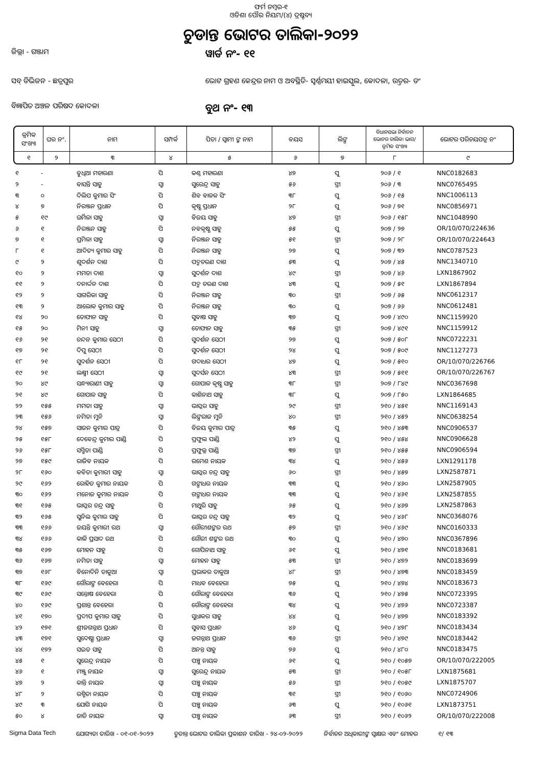ଫର୍ମ ନମ୍ବର-୧
ଓଡିଶା ପୌର ନିୟମ/(୪) ଦ୍ରଷ୍ଟବ୍ୟ
ଚୁଡାନ୍ତ ଭୋଟର ତାଲିକା-୨୦୨୨
ଜିଲ୍ଲା - ଗଞ୍ଜାମ
ୱାର୍ଡ ନଂ- ୧୧
ସବ୍ ଡିଭିଜନ - ଛତ୍ରପୁର
ଭୋଟ ଗ୍ରହଣ କେନ୍ଦ୍ରର ନାମ ଓ ଅବସ୍ଥିତି- ସ୍ୱର୍ଣ୍ଣମୟୀ ହାଇସ୍କୁଲ, କୋଦଳା, ଉତ୍ତର- ଡଂ
ବିଜ୍ଞାପିତ ଅଞ୍ଚଳ ପରିଷଦ କୋଦଳା
ବୁଥ ନଂ- ୧୩
| କ୍ରମିକ ସଂଖ୍ୟା | ଘର ନଂ. | ନାମ | ସମ୍ପର୍କ | ପିତା / ସ୍ୱାମୀ ଙ୍କ ନାମ | ବୟସ | ଲିଙ୍ଗ | ବିଧାନସଭା ନିର୍ବାଚନ ଭୋଟର ତାଲିକା ଭାଗ/କ୍ରମିକ ସଂଖ୍ୟା | ଭୋଟର ପରିଚୟପତ୍ର ନଂ |
| --- | --- | --- | --- | --- | --- | --- | --- | --- |
| ୧ | ୨ | ୩ | ୪ | ୫ | ୬ | ୭ | ୮ | ୯ |
| ୧ | - | ବୁଧିଆ ମହାରଣା | ପି | କଣ୍ଠ ମହାରଣା | ୪୭ | ପୁ | ୨୦୬ / ୧ | NNC0182683 |
| ୨ | - | ବାସନ୍ତି ସାହୁ | ସ୍ୱା | ସୁରେନ୍ଦ୍ର ସାହୁ | ୫୬ | ସ୍ତ୍ରୀ | ୨୦୬ / ୩ | NNC0765495 |
| ୩ | ୦ | ଦିଲିପ କୁମାର ସିଂ | ପି | ଶିବ ବାଳକ ସିଂ | ୩୮ | ପୁ | ୨୦୬ / ୧୫ | NNC1006113 |
| ୪ | ୭ | ନିରଞ୍ଜନ ପ୍ରଧାନ | ପି | କୃଷ୍ଣ ପ୍ରଧାନ | ୨୮ | ପୁ | ୨୦୬ / ୭୧ | NNC0856971 |
| ୫ | ୧୯ | ଉର୍ମିଳା ସାହୁ | ସ୍ୱା | ବିଜୟ ସାହୁ | ୪୭ | ସ୍ତ୍ରୀ | ୨୦୬ / ୧୫୮ | NNC1048990 |
| ୬ | ୧ | ନିରଞ୍ଜନ ସାହୁ | ପି | ନବକୃଷ୍ଣ ସାହୁ | ୫୫ | ପୁ | ୨୦୭ / ୨୭ | OR/10/070/224636 |
| ୭ | ୧ | ପ୍ରମିଳା ସାହୁ | ସ୍ୱା | ନିରଞ୍ଜନ ସାହୁ | ୫୧ | ସ୍ତ୍ରୀ | ୨୦୭ / ୨୮ | OR/10/070/224643 |
| ୮ | ୧ | ଆଦିତ୍ୟ କୁମାର ସାହୁ | ପି | ନିରଞ୍ଜନ ସାହୁ | ୨୭ | ପୁ | ୨୦୭ / ୩୨ | NNC0787523 |
| ୯ | ୨ | ଶୁଦର୍ଶନ ଦାଶ | ପି | ପଦ୍ମଚରଣ ଦାଶ | ୫୩ | ପୁ | ୨୦୭ / ୪୫ | NNC1340710 |
| ୧୦ | ୨ | ମମତା ଦାଶ | ସ୍ୱା | ସୁଦର୍ଶନ ଦାଶ | ୪୯ | ସ୍ତ୍ରୀ | ୨୦୭ / ୪୬ | LXN1867902 |
| ୧୧ | ୨ | ଦନାର୍ଦ୍ଦନ ଦାଶ | ପି | ପଦ୍ମ ଚରଣ ଦାଶ | ୪୩ | ପୁ | ୨୦୭ / ୫୧ | LXN1867894 |
| ୧୨ | ୨ | ସାଗରିକା ସାହୁ | ପି | ନିରଞ୍ଜନ ସାହୁ | ୩୦ | ସ୍ତ୍ରୀ | ୨୦୭ / ୬୫ | NNC0612317 |
| ୧୩ | ୨ | ଆଲୋକ କୁମାର ସାହୁ | ପି | ନିରଞ୍ଜନ ସାହୁ | ୩୦ | ପୁ | ୨୦୭ / ୬୬ | NNC0612481 |
| ୧୪ | ୨୦ | ତୋଫାନ ସାହୁ | ପି | ସୁବାଷ ସାହୁ | ୩୭ | ପୁ | ୨୦୭ / ୪୯୦ | NNC1159920 |
| ୧୫ | ୨୦ | ମିନୀ ସାହୁ | ସ୍ୱା | ତୋଫାନ ସାହୁ | ୩୫ | ସ୍ତ୍ରୀ | ୨୦୭ / ୪୯୧ | NNC1159912 |
| ୧୬ | ୨୧ | ଚନ୍ଦନ କୁମାର ସେଠୀ | ପି | ସୁଦର୍ଶନ ସେଠୀ | ୨୭ | ପୁ | ୨୦୭ / ୫୦୮ | NNC0722231 |
| ୧୭ | ୨୧ | ଦିପୁ ସେଠୀ | ପି | ସୁଦର୍ଶନ ସେଠୀ | ୨୪ | ପୁ | ୨୦୭ / ୫୦୯ | NNC1127273 |
| ୧୮ | ୨୧ | ସୁଦର୍ଶନ ସେଠୀ | ପି | ଗଦାଧର ସେଠୀ | ୪୭ | ପୁ | ୨୦୭ / ୫୧୦ | OR/10/070/226766 |
| ୧୯ | ୨୧ | ଲକ୍ଷ୍ମୀ ସେଠୀ | ସ୍ୱା | ସୁଦର୍ସନ ସେଠୀ | ୪୩ | ସ୍ତ୍ରୀ | ୨୦୭ / ୫୧୧ | OR/10/070/226767 |
| ୨୦ | ୪୯ | ସନ୍ଧ୍ୟାରାଣୀ ସାହୁ | ସ୍ୱା | ଗୋପାଳ କୃଷ୍ଣ ସାହୁ | ୩୮ | ସ୍ତ୍ରୀ | ୨୦୭ / ୮୪୯ | NNC0367698 |
| ୨୧ | ୪୯ | ଗୋପାଳ ସାହୁ | ପି | କାଶିନାଥ ସାହୁ | ୩୮ | ପୁ | ୨୦୭ / ୮୫୦ | LXN1864685 |
| ୨୨ | ୧୫୫ | ମମତା ସାହୁ | ସ୍ୱା | ଭାସ୍କର ସାହୁ | ୨୯ | ସ୍ତ୍ରୀ | ୨୧୦ / ୪୫୧ | NNC1169143 |
| ୨୩ | ୧୫୬ | ନମିତା ମୁନି | ସ୍ୱା | ଲିଙ୍ଗରାଜ ମୁନି | ୪୦ | ସ୍ତ୍ରୀ | ୨୧୦ / ୪୫୨ | NNC0638254 |
| ୨୪ | ୧୫୭ | ସାଜନ କୁମାର ପାତ୍ର | ପି | ବିଜୟ କୁମାର ପାତ୍ର | ୩୫ | ପୁ | ୨୧୦ / ୪୫୩ | NNC0906537 |
| ୨୫ | ୧୫୮ | ଦେବେନ୍ଦ୍ର କୁମାର ପାଣ୍ଡି | ପି | ପ୍ରଫୁଲ ପାଣ୍ଡି | ୪୨ | ପୁ | ୨୧୦ / ୪୫୪ | NNC0906628 |
| ୨୬ | ୧୫୮ | ସସ୍ମିତା ପାଣ୍ଡି | ପି | ପ୍ରଫୁଲ୍ଲ ପାଣ୍ଡି | ୩୭ | ସ୍ତ୍ରୀ | ୨୧୦ / ୪୫୫ | NNC0906594 |
| ୨୭ | ୧୫୯ | ରାଜିବ ନାୟକ | ପି | ରମେଶ ନାୟକ | ୩୪ | ପୁ | ୨୧୦ / ୪୫୬ | LXN1291178 |
| ୨୮ | ୧୬୦ | କବିତା କୁମାରୀ ସାହୁ | ସ୍ୱା | ଭାସ୍କର ଚନ୍ଦ୍ର ସାହୁ | ୬୦ | ସ୍ତ୍ରୀ | ୨୧୦ / ୪୫୭ | LXN2587871 |
| ୨୯ | ୧୬୨ | ରୋହିତ କୁମାର ନାୟକ | ପି | ଗଙ୍ଗାଧର ନାୟକ | ୩୩ | ପୁ | ୨୧୦ / ୪୬୦ | LXN2587905 |
| ୩୦ | ୧୬୨ | ମନୋଜ କୁମାର ନାୟକ | ପି | ଗଙ୍ଗାଧର ନାୟକ | ୩୩ | ପୁ | ୨୧୦ / ୪୬୧ | LXN2587855 |
| ୩୧ | ୧୬୫ | ଭାସ୍କର ଚନ୍ଦ୍ର ସାହୁ | ପି | ମାଥୁରି ସାହୁ | ୬୫ | ପୁ | ୨୧୦ / ୪୬୭ | LXN2587863 |
| ୩୨ | ୧୬୫ | ସୁନିଲ କୁମାର ସାହୁ | ପି | ଭାସ୍କର ଚନ୍ଦ୍ର ସାହୁ | ୩୨ | ପୁ | ୨୧୦ / ୪୬୮ | NNC0368076 |
| ୩୩ | ୧୬୬ | ଜୟନ୍ତି କୁମାରୀ ରଥ | ସ୍ୱା | ଗୌରୀଶଙ୍କର ରଥ | ୫୭ | ସ୍ତ୍ରୀ | ୨୧୦ / ୪୬୯ | NNC0160333 |
| ୩୪ | ୧୬୬ | କାଳି ପ୍ରସାଦ ରଥ | ପି | ଗୌରୀ ଶଙ୍କର ରଥ | ୩୦ | ପୁ | ୨୧୦ / ୪୭୦ | NNC0367896 |
| ୩୫ | ୧୬୭ | ମୋହନ ସାହୁ | ପି | ଗୋପିନାଥ ସାହୁ | ୬୧ | ପୁ | ୨୧୦ / ୪୭୧ | NNC0183681 |
| ୩୬ | ୧୬୭ | ନମିତା ସାହୁ | ସ୍ୱା | ମୋହନ ସାହୁ | ୫୩ | ସ୍ତ୍ରୀ | ୨୧୦ / ୪୭୨ | NNC0183699 |
| ୩୭ | ୧୬୮ | ବିନୋଦିନି ଡାକୁଆ | ସ୍ୱା | ପ୍ରଭାକର ଡାକୁଆ | ୪୮ | ସ୍ତ୍ରୀ | ୨୧୦ / ୪୭୩ | NNC0183459 |
| ୩୮ | ୧୬୯ | ଗୌରାଙ୍ଗ ବେହେରା | ପି | ମାଧବ ବେହେରା | ୭୫ | ପୁ | ୨୧୦ / ୪୭୪ | NNC0183673 |
| ୩୯ | ୧୬୯ | ସନ୍ତୋଷ ବେହେରା | ପି | ଗୌରାଙ୍ଗ ବେହେରା | ୩୬ | ପୁ | ୨୧୦ / ୪୭୫ | NNC0723395 |
| ୪୦ | ୧୬୯ | ପ୍ରଶାନ୍ତ ବେହେରା | ପି | ଗୌରାଙ୍ଗ ବେହେରା | ୩୪ | ପୁ | ୨୧୦ / ୪୭୬ | NNC0723387 |
| ୪୧ | ୧୭୦ | ପ୍ରଦୀପ କୁମାର ସାହୁ | ପି | ସୁଧାକର ସାହୁ | ୪୪ | ପୁ | ୨୧୦ / ୪୭୭ | NNC0183392 |
| ୪୨ | ୧୭୧ | ଶ୍ରୀଜଗନ୍ନାଥ ପ୍ରଧାନ | ପି | ସୁବାସ ପ୍ରଧାନ | ୪୬ | ପୁ | ୨୧୦ / ୪୭୮ | NNC0183434 |
| ୪୩ | ୧୭୧ | ସୁଦେଷ୍ଣା ପ୍ରଧାନ | ସ୍ୱା | ଜଗନ୍ନାଥ ପ୍ରଧାନ | ୩୬ | ସ୍ତ୍ରୀ | ୨୧୦ / ୪୭୯ | NNC0183442 |
| ୪୪ | ୧୭୨ | ସଇତ ସାହୁ | ପି | ଅନନ୍ତ ସାହୁ | ୭୬ | ପୁ | ୨୧୦ / ୪୮୦ | NNC0183475 |
| ୪୫ | ୧ | ସୁରେନ୍ଦ୍ର ନାୟକ | ପି | ପଞ୍ଚୁ ନାୟକ | ୬୧ | ପୁ | ୨୧୦ / ୧୦୫୭ | OR/10/070/222005 |
| ୪୬ | ୧ | ମଞ୍ଜୁ ନାୟକ | ସ୍ୱା | ସୁରେନ୍ଦ୍ର ନାୟକ | ୫୩ | ସ୍ତ୍ରୀ | ୨୧୦ / ୧୦୫୮ | LXN1875681 |
| ୪୭ | ୨ | କାନ୍ତି ନାୟକ | ସ୍ୱା | ପଞ୍ଚୁ ନାୟକ | ୫୬ | ସ୍ତ୍ରୀ | ୨୧୦ / ୧୦୫୯ | LXN1875707 |
| ୪୮ | ୨ | ରଶ୍ମିତା ନାୟକ | ପି | ପଞ୍ଚୁ ନାୟକ | ୩୧ | ସ୍ତ୍ରୀ | ୨୧୦ / ୧୦୬୦ | NNC0724906 |
| ୪୯ | ୩ | ଯୋଗି ନାୟକ | ପି | ପଞ୍ଚୁ ନାୟକ | ୬୩ | ପୁ | ୨୧୦ / ୧୦୬୧ | LXN1873751 |
| ୫୦ | ୪ | ଜାଡି ନାୟକ | ସ୍ୱା | ପଞ୍ଚୁ ନାୟକ | ୬୩ | ସ୍ତ୍ରୀ | ୨୧୦ / ୧୦୬୨ | OR/10/070/222008 |
Sigma Data Tech ଯୋଗ୍ୟତା ତାରିଖ - ୦୧-୦୧-୨୦୨୨ ଚୁଡାନ୍ତ ଭୋଟର ତାଲିକା ପ୍ରକାଶନ ତାରିଖ - ୨୪-୦୨-୨୦୨୨ ନିର୍ବାଚନ ଅଧିକାରୀଙ୍କ ସ୍ୱାକ୍ଷର ଏବଂ ମୋହର ୧/ ୧୩